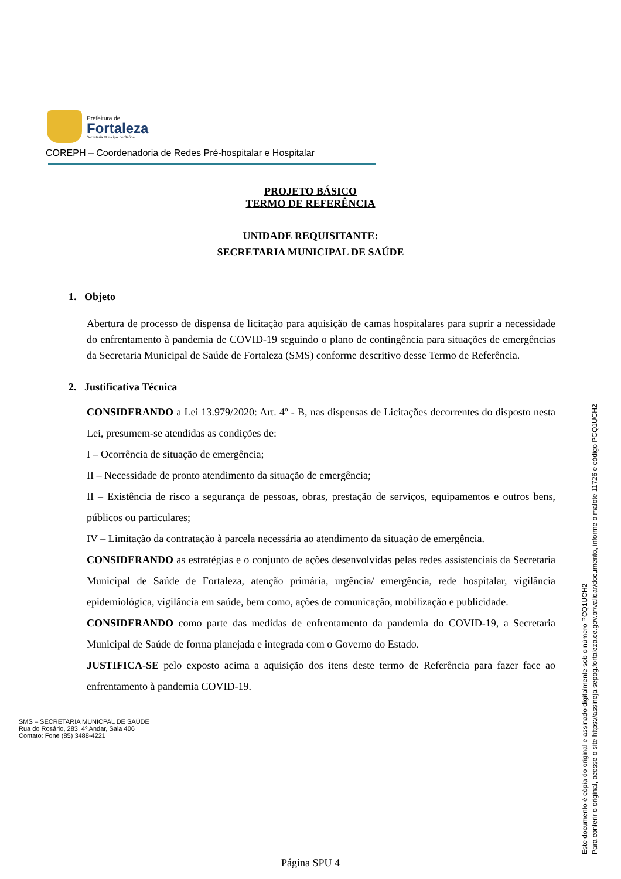Prefeitura de
Fortaleza
Secretaria Municipal de Saúde
COREPH – Coordenadoria de Redes Pré-hospitalar e Hospitalar
PROJETO BÁSICO
TERMO DE REFERÊNCIA
UNIDADE REQUISITANTE:
SECRETARIA MUNICIPAL DE SAÚDE
1. Objeto
Abertura de processo de dispensa de licitação para aquisição de camas hospitalares para suprir a necessidade do enfrentamento à pandemia de COVID-19 seguindo o plano de contingência para situações de emergências da Secretaria Municipal de Saúde de Fortaleza (SMS) conforme descritivo desse Termo de Referência.
2. Justificativa Técnica
CONSIDERANDO a Lei 13.979/2020: Art. 4º - B, nas dispensas de Licitações decorrentes do disposto nesta Lei, presumem-se atendidas as condições de:
I – Ocorrência de situação de emergência;
II – Necessidade de pronto atendimento da situação de emergência;
II – Existência de risco a segurança de pessoas, obras, prestação de serviços, equipamentos e outros bens, públicos ou particulares;
IV – Limitação da contratação à parcela necessária ao atendimento da situação de emergência.
CONSIDERANDO as estratégias e o conjunto de ações desenvolvidas pelas redes assistenciais da Secretaria Municipal de Saúde de Fortaleza, atenção primária, urgência/ emergência, rede hospitalar, vigilância epidemiológica, vigilância em saúde, bem como, ações de comunicação, mobilização e publicidade.
CONSIDERANDO como parte das medidas de enfrentamento da pandemia do COVID-19, a Secretaria Municipal de Saúde de forma planejada e integrada com o Governo do Estado.
JUSTIFICA-SE pelo exposto acima a aquisição dos itens deste termo de Referência para fazer face ao enfrentamento à pandemia COVID-19.
SMS – SECRETARIA MUNICPAL DE SAÚDE
Rua do Rosário, 283, 4º Andar, Sala 406
Contato: Fone (85) 3488-4221
Página SPU 4
Este documento é cópia do original e assinado digitalmente sob o número PCQ1UCH2
Para conferir o original, acesse o site https://assineja.sepog.fortaleza.ce.gov.br/validar/documento, informe o malote 11726 e código PCQ1UCH2